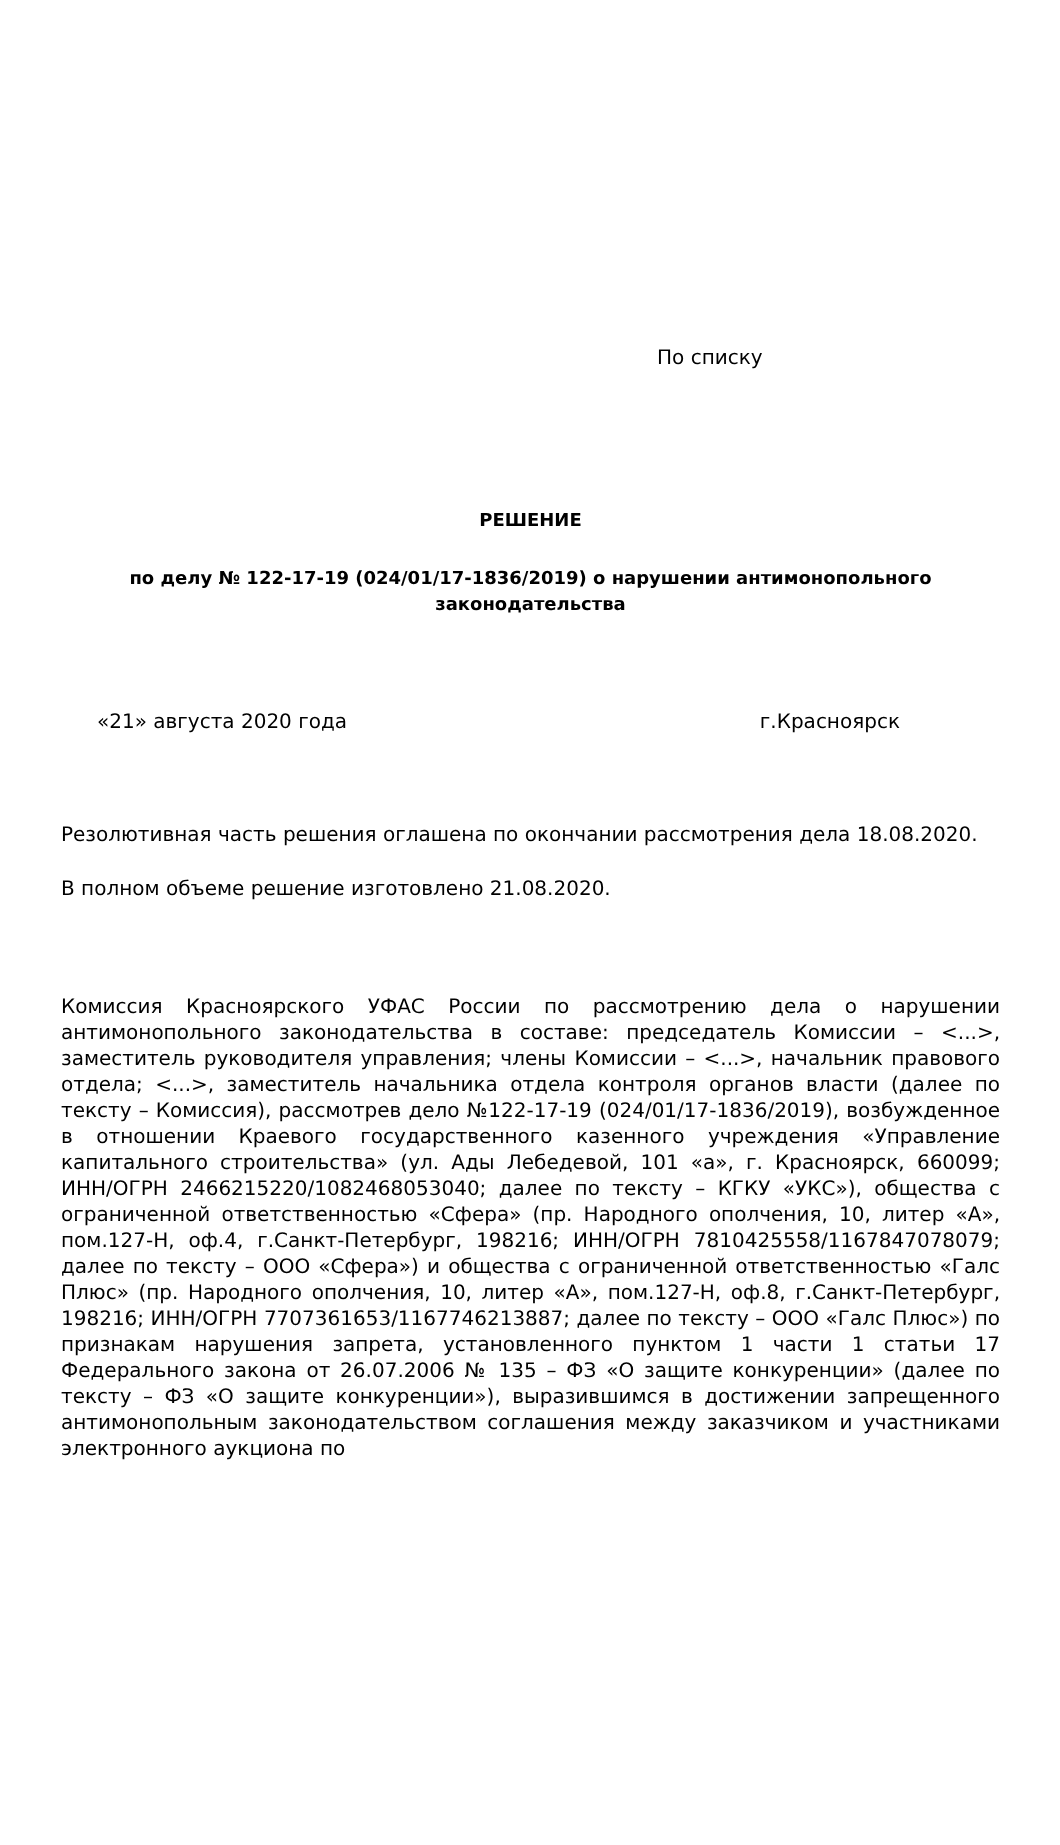По списку
РЕШЕНИЕ
по делу № 122-17-19 (024/01/17-1836/2019) о нарушении антимонопольного законодательства
«21» августа 2020 года г.Красноярск
Резолютивная часть решения оглашена по окончании рассмотрения дела 18.08.2020.
В полном объеме решение изготовлено 21.08.2020.
Комиссия Красноярского УФАС России по рассмотрению дела о нарушении антимонопольного законодательства в составе: председатель Комиссии – <...>, заместитель руководителя управления; члены Комиссии – <...>, начальник правового отдела; <...>, заместитель начальника отдела контроля органов власти (далее по тексту – Комиссия), рассмотрев дело №122-17-19 (024/01/17-1836/2019), возбужденное в отношении Краевого государственного казенного учреждения «Управление капитального строительства» (ул. Ады Лебедевой, 101 «а», г. Красноярск, 660099; ИНН/ОГРН 2466215220/1082468053040; далее по тексту – КГКУ «УКС»), общества с ограниченной ответственностью «Сфера» (пр. Народного ополчения, 10, литер «А», пом.127-Н, оф.4, г.Санкт-Петербург, 198216; ИНН/ОГРН 7810425558/1167847078079; далее по тексту – ООО «Сфера») и общества с ограниченной ответственностью «Галс Плюс» (пр. Народного ополчения, 10, литер «А», пом.127-Н, оф.8, г.Санкт-Петербург, 198216; ИНН/ОГРН 7707361653/1167746213887; далее по тексту – ООО «Галс Плюс») по признакам нарушения запрета, установленного пунктом 1 части 1 статьи 17 Федерального закона от 26.07.2006 № 135 – ФЗ «О защите конкуренции» (далее по тексту – ФЗ «О защите конкуренции»), выразившимся в достижении запрещенного антимонопольным законодательством соглашения между заказчиком и участниками электронного аукциона по